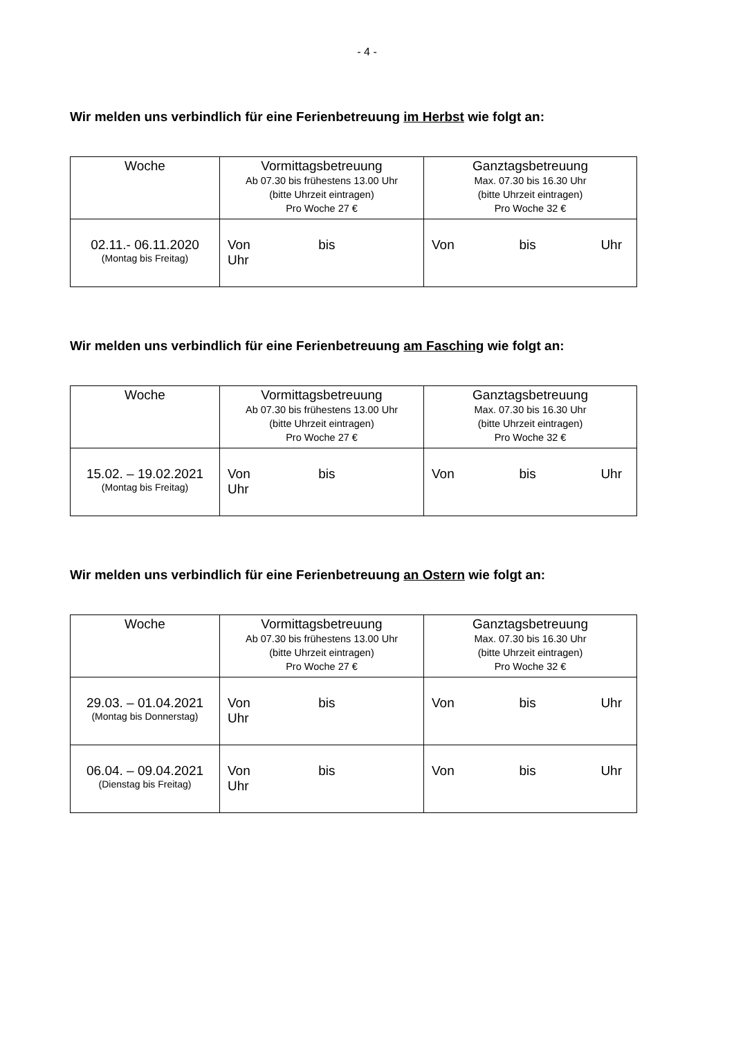- 4 -
Wir melden uns verbindlich für eine Ferienbetreuung im Herbst wie folgt an:
| Woche | Vormittagsbetreuung Ab 07.30 bis frühestens 13.00 Uhr (bitte Uhrzeit eintragen) Pro Woche 27 € | Ganztagsbetreuung Max. 07.30 bis 16.30 Uhr (bitte Uhrzeit eintragen) Pro Woche 32 € |
| --- | --- | --- |
| 02.11.- 06.11.2020 (Montag bis Freitag) | Von bis Uhr | Von bis Uhr |
Wir melden uns verbindlich für eine Ferienbetreuung am Fasching wie folgt an:
| Woche | Vormittagsbetreuung Ab 07.30 bis frühestens 13.00 Uhr (bitte Uhrzeit eintragen) Pro Woche 27 € | Ganztagsbetreuung Max. 07.30 bis 16.30 Uhr (bitte Uhrzeit eintragen) Pro Woche 32 € |
| --- | --- | --- |
| 15.02. – 19.02.2021 (Montag bis Freitag) | Von bis Uhr | Von bis Uhr |
Wir melden uns verbindlich für eine Ferienbetreuung an Ostern wie folgt an:
| Woche | Vormittagsbetreuung Ab 07.30 bis frühestens 13.00 Uhr (bitte Uhrzeit eintragen) Pro Woche 27 € | Ganztagsbetreuung Max. 07.30 bis 16.30 Uhr (bitte Uhrzeit eintragen) Pro Woche 32 € |
| --- | --- | --- |
| 29.03. – 01.04.2021 (Montag bis Donnerstag) | Von bis Uhr | Von bis Uhr |
| 06.04. – 09.04.2021 (Dienstag bis Freitag) | Von bis Uhr | Von bis Uhr |